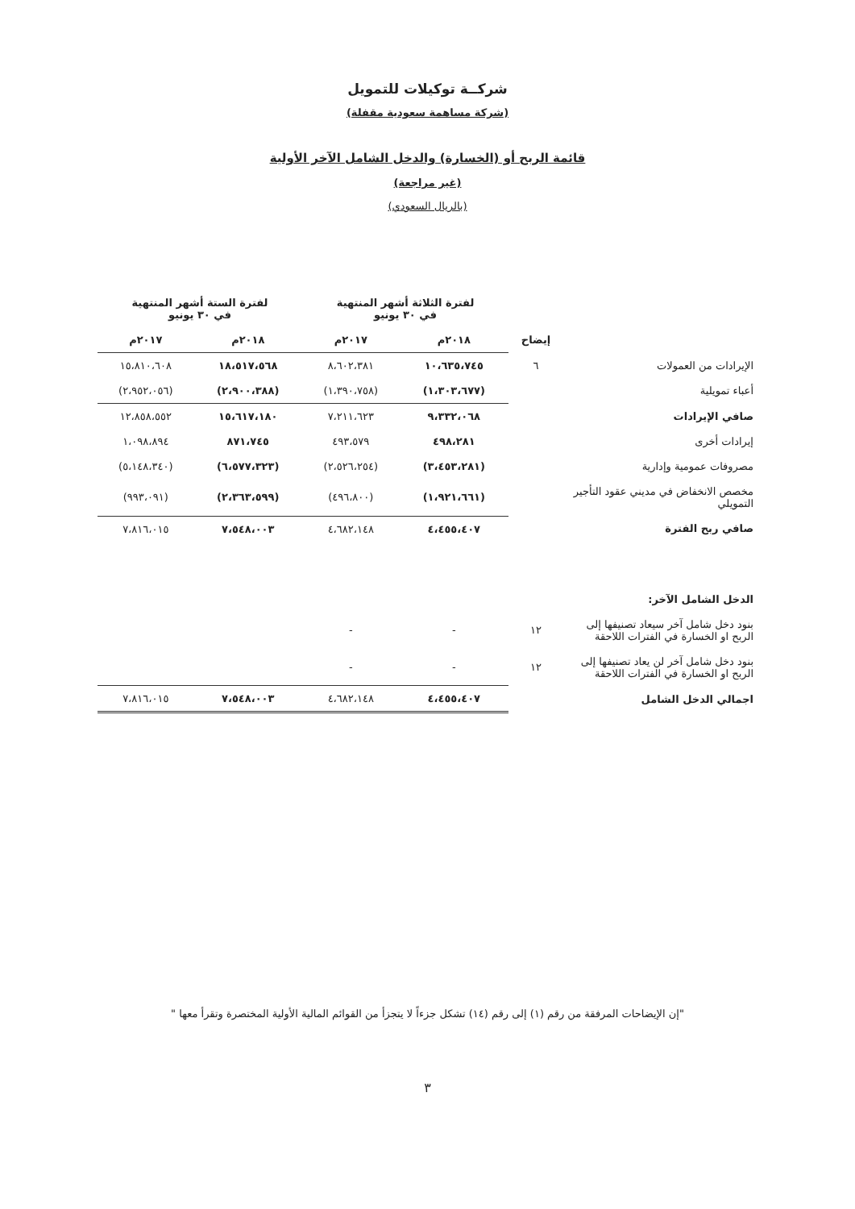شركــة توكيلات للتمويل
(شركة مساهمة سعودية مقفلة)
قائمة الربح أو (الخسارة) والدخل الشامل الآخر الأولية
(غير مراجعة)
(بالريال السعودي)
| | | لفترة الثلاثة أشهر المنتهية في ٣٠ يونيو | | لفترة الستة أشهر المنتهية في ٣٠ يونيو | |
| | إيضاح | ٢٠١٨م | ٢٠١٧م | ٢٠١٨م | ٢٠١٧م |
| الإيرادات من العمولات | ٦ | ١٠،٦٣٥،٧٤٥ | ٨،٦٠٢،٣٨١ | ١٨،٥١٧،٥٦٨ | ١٥،٨١٠،٦٠٨ |
| أعباء تمويلية | | (١،٣٠٣،٦٧٧) | (١،٣٩٠،٧٥٨) | (٢،٩٠٠،٣٨٨) | (٢،٩٥٢،٠٥٦) |
| صافي الإيرادات | | ٩،٣٣٢،٠٦٨ | ٧،٢١١،٦٢٣ | ١٥،٦١٧،١٨٠ | ١٢،٨٥٨،٥٥٢ |
| إيرادات أخرى | | ٤٩٨،٢٨١ | ٤٩٣،٥٧٩ | ٨٧١،٧٤٥ | ١،٠٩٨،٨٩٤ |
| مصروفات عمومية وإدارية | | (٣،٤٥٣،٢٨١) | (٢،٥٢٦،٢٥٤) | (٦،٥٧٧،٣٢٣) | (٥،١٤٨،٣٤٠) |
| مخصص الانخفاض في مديني عقود التأجير التمويلي | | (١،٩٢١،٦٦١) | (٤٩٦،٨٠٠) | (٢،٣٦٣،٥٩٩) | (٩٩٣،٠٩١) |
| صافي ربح الفترة | | ٤،٤٥٥،٤٠٧ | ٤،٦٨٢،١٤٨ | ٧،٥٤٨،٠٠٣ | ٧،٨١٦،٠١٥ |
| الدخل الشامل الآخر: | | | | | |
| بنود دخل شامل آخر سيعاد تصنيفها إلى الربح او الخسارة في الفترات اللاحقة | ١٢ | - | - | | |
| بنود دخل شامل آخر لن يعاد تصنيفها إلى الربح او الخسارة في الفترات اللاحقة | ١٢ | - | - | | |
| اجمالي الدخل الشامل | | ٤،٤٥٥،٤٠٧ | ٤،٦٨٢،١٤٨ | ٧،٥٤٨،٠٠٣ | ٧،٨١٦،٠١٥ |
"إن الإيضاحات المرفقة من رقم (١) إلى رقم (١٤) تشكل جزءاً لا يتجزأ من القوائم المالية الأولية المختصرة وتقرأ معها "
٣